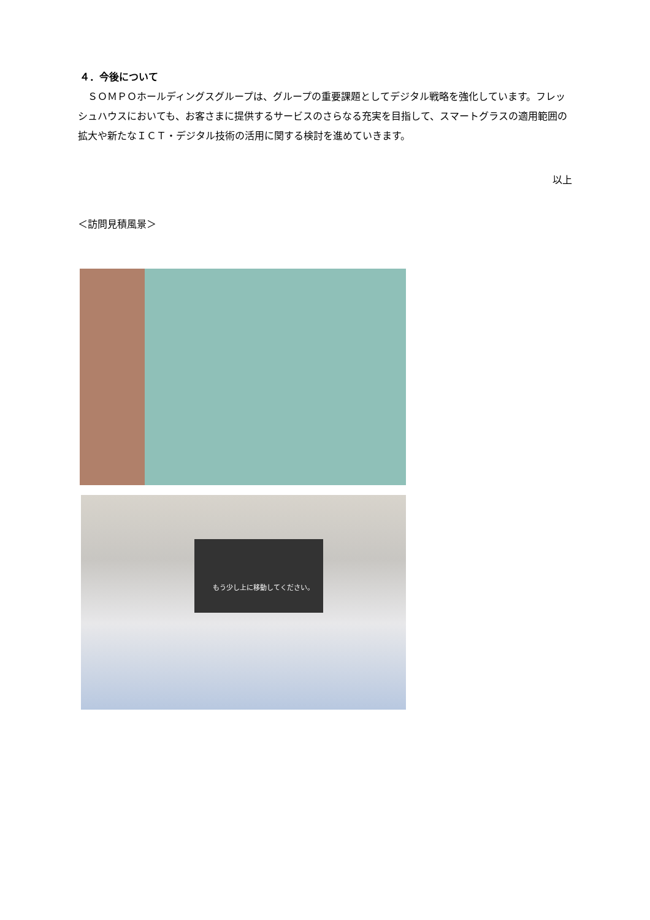４．今後について
　ＳＯＭＰＯホールディングスグループは、グループの重要課題としてデジタル戦略を強化しています。フレッシュハウスにおいても、お客さまに提供するサービスのさらなる充実を目指して、スマートグラスの適用範囲の拡大や新たなＩＣＴ・デジタル技術の活用に関する検討を進めていきます。
以上
＜訪問見積風景＞
もう少し上に移動してください。